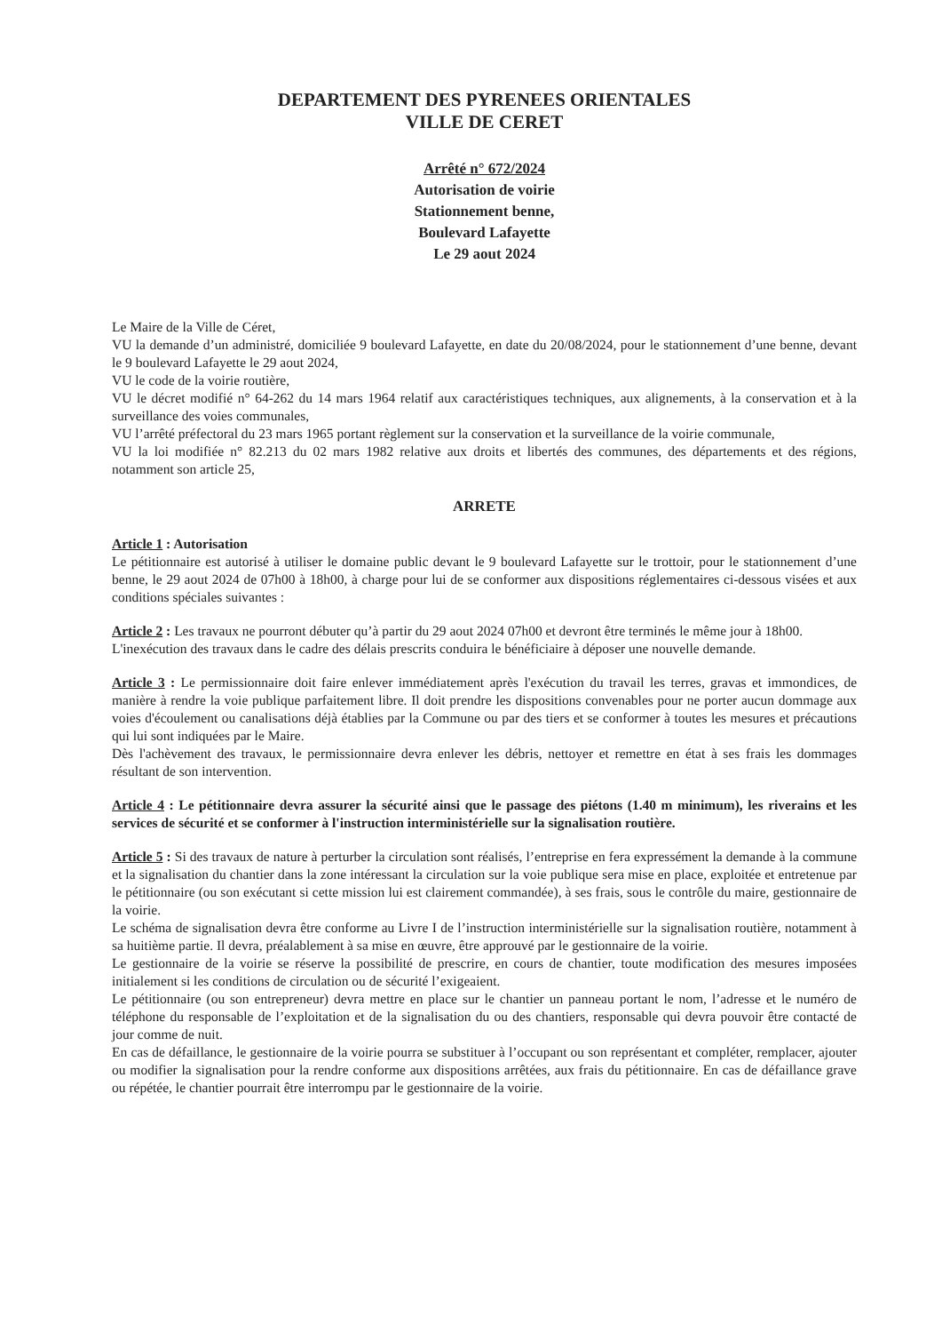DEPARTEMENT DES PYRENEES ORIENTALES
VILLE DE CERET
Arrêté n° 672/2024
Autorisation de voirie
Stationnement benne,
Boulevard Lafayette
Le 29 aout 2024
Le Maire de la Ville de Céret,
VU la demande d’un administré, domiciliée 9 boulevard Lafayette, en date du 20/08/2024, pour le stationnement d’une benne, devant le 9 boulevard Lafayette le 29 aout 2024,
VU le code de la voirie routière,
VU le décret modifié n° 64-262 du 14 mars 1964 relatif aux caractéristiques techniques, aux alignements, à la conservation et à la surveillance des voies communales,
VU l’arrêté préfectoral du 23 mars 1965 portant règlement sur la conservation et la surveillance de la voirie communale,
VU la loi modifiée n° 82.213 du 02 mars 1982 relative aux droits et libertés des communes, des départements et des régions, notamment son article 25,
ARRETE
Article 1 : Autorisation
Le pétitionnaire est autorisé à utiliser le domaine public devant le 9 boulevard Lafayette sur le trottoir, pour le stationnement d’une benne, le 29 aout 2024 de 07h00 à 18h00, à charge pour lui de se conformer aux dispositions réglementaires ci-dessous visées et aux conditions spéciales suivantes :
Article 2 : Les travaux ne pourront débuter qu’à partir du 29 aout 2024 07h00 et devront être terminés le même jour à 18h00.
L'inexécution des travaux dans le cadre des délais prescrits conduira le bénéficiaire à déposer une nouvelle demande.
Article 3 : Le permissionnaire doit faire enlever immédiatement après l'exécution du travail les terres, gravas et immondices, de manière à rendre la voie publique parfaitement libre. Il doit prendre les dispositions convenables pour ne porter aucun dommage aux voies d'écoulement ou canalisations déjà établies par la Commune ou par des tiers et se conformer à toutes les mesures et précautions qui lui sont indiquées par le Maire.
Dès l'achèvement des travaux, le permissionnaire devra enlever les débris, nettoyer et remettre en état à ses frais les dommages résultant de son intervention.
Article 4 : Le pétitionnaire devra assurer la sécurité ainsi que le passage des piétons (1.40 m minimum), les riverains et les services de sécurité et se conformer à l'instruction interministérielle sur la signalisation routière.
Article 5 : Si des travaux de nature à perturber la circulation sont réalisés, l’entreprise en fera expressément la demande à la commune et la signalisation du chantier dans la zone intéressant la circulation sur la voie publique sera mise en place, exploitée et entretenue par le pétitionnaire (ou son exécutant si cette mission lui est clairement commandée), à ses frais, sous le contrôle du maire, gestionnaire de la voirie.
Le schéma de signalisation devra être conforme au Livre I de l’instruction interministérielle sur la signalisation routière, notamment à sa huitième partie. Il devra, préalablement à sa mise en œuvre, être approuvé par le gestionnaire de la voirie.
Le gestionnaire de la voirie se réserve la possibilité de prescrire, en cours de chantier, toute modification des mesures imposées initialement si les conditions de circulation ou de sécurité l’exigeaient.
Le pétitionnaire (ou son entrepreneur) devra mettre en place sur le chantier un panneau portant le nom, l’adresse et le numéro de téléphone du responsable de l’exploitation et de la signalisation du ou des chantiers, responsable qui devra pouvoir être contacté de jour comme de nuit.
En cas de défaillance, le gestionnaire de la voirie pourra se substituer à l’occupant ou son représentant et compléter, remplacer, ajouter ou modifier la signalisation pour la rendre conforme aux dispositions arrêtées, aux frais du pétitionnaire. En cas de défaillance grave ou répétée, le chantier pourrait être interrompu par le gestionnaire de la voirie.